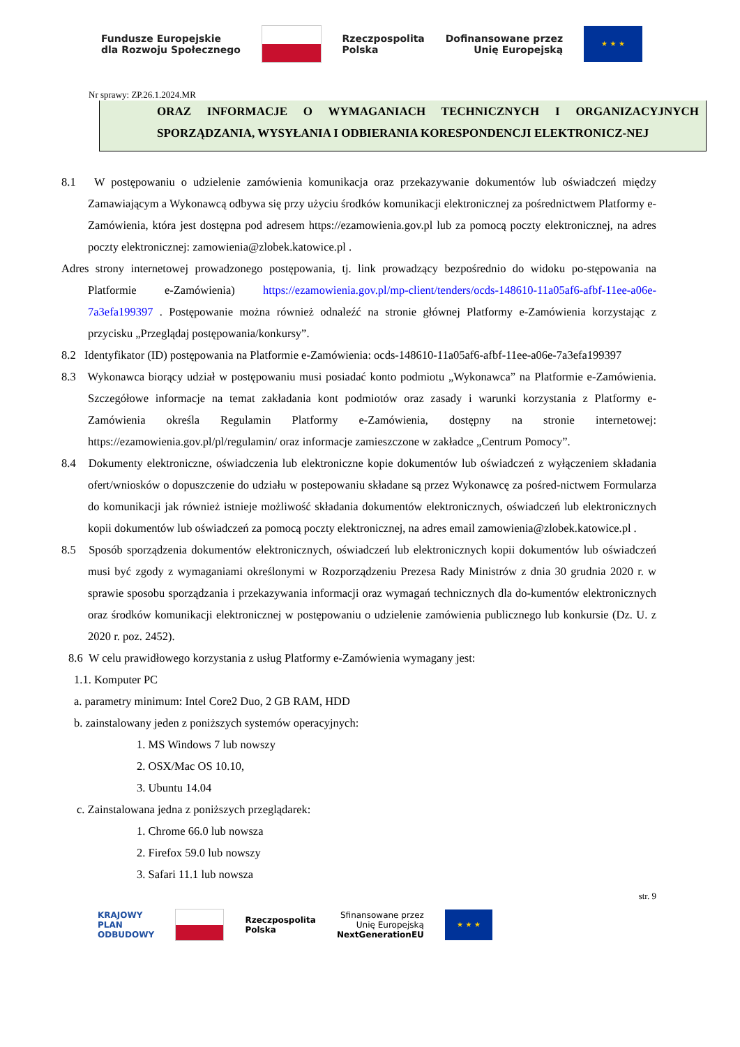Fundusze Europejskie
dla Rozwoju Społecznego
Rzeczpospolita
Polska
Dofinansowane przez
Unię Europejską
★ ★ ★
Nr sprawy: ZP.26.1.2024.MR
ORAZ INFORMACJE O WYMAGANIACH TECHNICZNYCH I ORGANIZACYJNYCH SPORZĄDZANIA, WYSYŁANIA I ODBIERANIA KORESPONDENCJI ELEKTRONICZ-NEJ
8.1 W postępowaniu o udzielenie zamówienia komunikacja oraz przekazywanie dokumentów lub oświadczeń między Zamawiającym a Wykonawcą odbywa się przy użyciu środków komunikacji elektronicznej za pośrednictwem Platformy e-Zamówienia, która jest dostępna pod adresem https://ezamowienia.gov.pl lub za pomocą poczty elektronicznej, na adres poczty elektronicznej: zamowienia@zlobek.katowice.pl .
Adres strony internetowej prowadzonego postępowania, tj. link prowadzący bezpośrednio do widoku po-stępowania na Platformie e-Zamówienia) https://ezamowienia.gov.pl/mp-client/tenders/ocds-148610-11a05af6-afbf-11ee-a06e-7a3efa199397 . Postępowanie można również odnaleźć na stronie głównej Platformy e-Zamówienia korzystając z przycisku „Przeglądaj postępowania/konkursy”.
8.2 Identyfikator (ID) postępowania na Platformie e-Zamówienia: ocds-148610-11a05af6-afbf-11ee-a06e-7a3efa199397
8.3 Wykonawca biorący udział w postępowaniu musi posiadać konto podmiotu „Wykonawca” na Platformie e-Zamówienia. Szczegółowe informacje na temat zakładania kont podmiotów oraz zasady i warunki korzystania z Platformy e-Zamówienia określa Regulamin Platformy e-Zamówienia, dostępny na stronie internetowej: https://ezamowienia.gov.pl/pl/regulamin/ oraz informacje zamieszczone w zakładce „Centrum Pomocy”.
8.4 Dokumenty elektroniczne, oświadczenia lub elektroniczne kopie dokumentów lub oświadczeń z wyłączeniem składania ofert/wniosków o dopuszczenie do udziału w postepowaniu składane są przez Wykonawcę za pośred-nictwem Formularza do komunikacji jak również istnieje możliwość składania dokumentów elektronicznych, oświadczeń lub elektronicznych kopii dokumentów lub oświadczeń za pomocą poczty elektronicznej, na adres email zamowienia@zlobek.katowice.pl .
8.5 Sposób sporządzenia dokumentów elektronicznych, oświadczeń lub elektronicznych kopii dokumentów lub oświadczeń musi być zgody z wymaganiami określonymi w Rozporządzeniu Prezesa Rady Ministrów z dnia 30 grudnia 2020 r. w sprawie sposobu sporządzania i przekazywania informacji oraz wymagań technicznych dla do-kumentów elektronicznych oraz środków komunikacji elektronicznej w postępowaniu o udzielenie zamówienia publicznego lub konkursie (Dz. U. z 2020 r. poz. 2452).
8.6 W celu prawidłowego korzystania z usług Platformy e-Zamówienia wymagany jest:
1.1. Komputer PC
a. parametry minimum: Intel Core2 Duo, 2 GB RAM, HDD
b. zainstalowany jeden z poniższych systemów operacyjnych:
1. MS Windows 7 lub nowszy
2. OSX/Mac OS 10.10,
3. Ubuntu 14.04
c. Zainstalowana jedna z poniższych przeglądarek:
1. Chrome 66.0 lub nowsza
2. Firefox 59.0 lub nowszy
3. Safari 11.1 lub nowsza
str. 9
KRAJOWY
PLAN
ODBUDOWY
Rzeczpospolita
Polska
Sfinansowane przez
Unię Europejską
NextGenerationEU
★ ★ ★